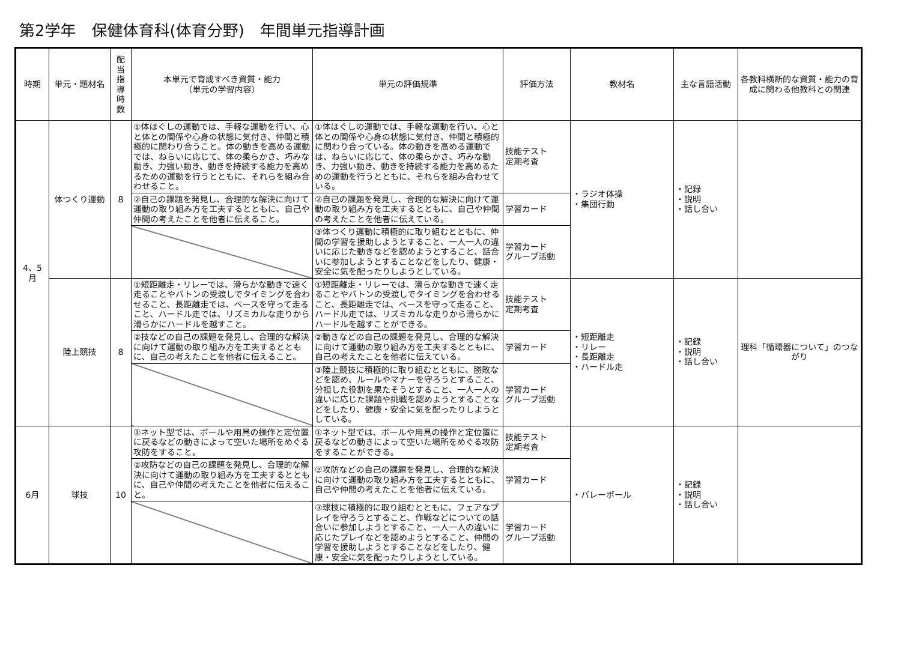第2学年　保健体育科(体育分野)　年間単元指導計画
| 時期 | 単元・題材名 | 配 当 指 導 時 数 | 本単元で育成すべき資質・能力 （単元の学習内容） | 単元の評価規準 | 評価方法 | 教材名 | 主な言語活動 | 各教科横断的な資質・能力の育成に関わる他教科との関連 |
| --- | --- | --- | --- | --- | --- | --- | --- | --- |
| 4、5 月 | 体つくり運動 | 8 | ①体ほぐしの運動では、手軽な運動を行い、心と体との関係や心身の状態に気付き、仲間と積極的に関わり合うこと。体の動きを高める運動では、ねらいに応じて、体の柔らかさ、巧みな動き、力強い動き、動きを持続する能力を高めるための運動を行うとともに、それらを組み合わせること。 | ①体ほぐしの運動では、手軽な運動を行い、心と体との関係や心身の状態に気付き、仲間と積極的に関わり合っている。体の動きを高める運動では、ねらいに応じて、体の柔らかさ、巧みな動き、力強い動き、動きを持続する能力を高めるための運動を行うとともに、それらを組み合わせている。 | 技能テスト 定期考査 | ・ラジオ体操 ・集団行動 | ・記録 ・説明 ・話し合い | |
| | | | ②自己の課題を発見し、合理的な解決に向けて運動の取り組み方を工夫するとともに、自己や仲間の考えたことを他者に伝えること。 | ②自己の課題を発見し、合理的な解決に向けて運動の取り組み方を工夫するとともに、自己や仲間の考えたことを他者に伝えている。 | 学習カード | | | |
| | | | | ③体つくり運動に積極的に取り組むとともに、仲間の学習を援助しようとすること、一人一人の違いに応じた動きなどを認めようとすること、話合いに参加しようとすることなどをしたり、健康・安全に気を配ったりしようとしている。 | 学習カード グループ活動 | | | |
| | 陸上競技 | 8 | ①短距離走・リレーでは、滑らかな動きで速く走ることやバトンの受渡しでタイミングを合わせること、長距離走では、ペースを守って走ること、ハードル走では、リズミカルな走りから滑らかにハードルを越すこと。 | ①短距離走・リレーでは、滑らかな動きで速く走ることやバトンの受渡しでタイミングを合わせること、長距離走では、ペースを守って走ること、ハードル走では、リズミカルな走りから滑らかにハードルを越すことができる。 | 技能テスト 定期考査 | ・短距離走 ・リレー ・長距離走 ・ハードル走 | ・記録 ・説明 ・話し合い | 理科「循環器について」のつながり |
| | | | ②技などの自己の課題を発見し、合理的な解決に向けて運動の取り組み方を工夫するとともに、自己の考えたことを他者に伝えること。 | ②動きなどの自己の課題を発見し、合理的な解決に向けて運動の取り組み方を工夫するとともに、自己の考えたことを他者に伝えている。 | 学習カード | | | |
| | | | | ③陸上競技に積極的に取り組むとともに、勝敗などを認め、ルールやマナーを守ろうとすること、分担した役割を果たそうとすること、一人一人の違いに応じた課題や挑戦を認めようとすることなどをしたり、健康・安全に気を配ったりしようとしている。 | 学習カード グループ活動 | | | |
| 6月 | 球技 | 10 | ①ネット型では、ボールや用具の操作と定位置に戻るなどの動きによって空いた場所をめぐる攻防をすること。 | ①ネット型では、ボールや用具の操作と定位置に戻るなどの動きによって空いた場所をめぐる攻防をすることができる。 | 技能テスト 定期考査 | ・バレーボール | ・記録 ・説明 ・話し合い | |
| | | | ②攻防などの自己の課題を発見し、合理的な解決に向けて運動の取り組み方を工夫するとともに、自己や仲間の考えたことを他者に伝えること。 | ②攻防などの自己の課題を発見し、合理的な解決に向けて運動の取り組み方を工夫するとともに、自己や仲間の考えたことを他者に伝えている。 | 学習カード | | | |
| | | | | ③球技に積極的に取り組むとともに、フェアなプレイを守ろうとすること、作戦などについての話合いに参加しようとすること、一人一人の違いに応じたプレイなどを認めようとすること、仲間の学習を援助しようとすることなどをしたり、健康・安全に気を配ったりしようとしている。 | 学習カード グループ活動 | | | |